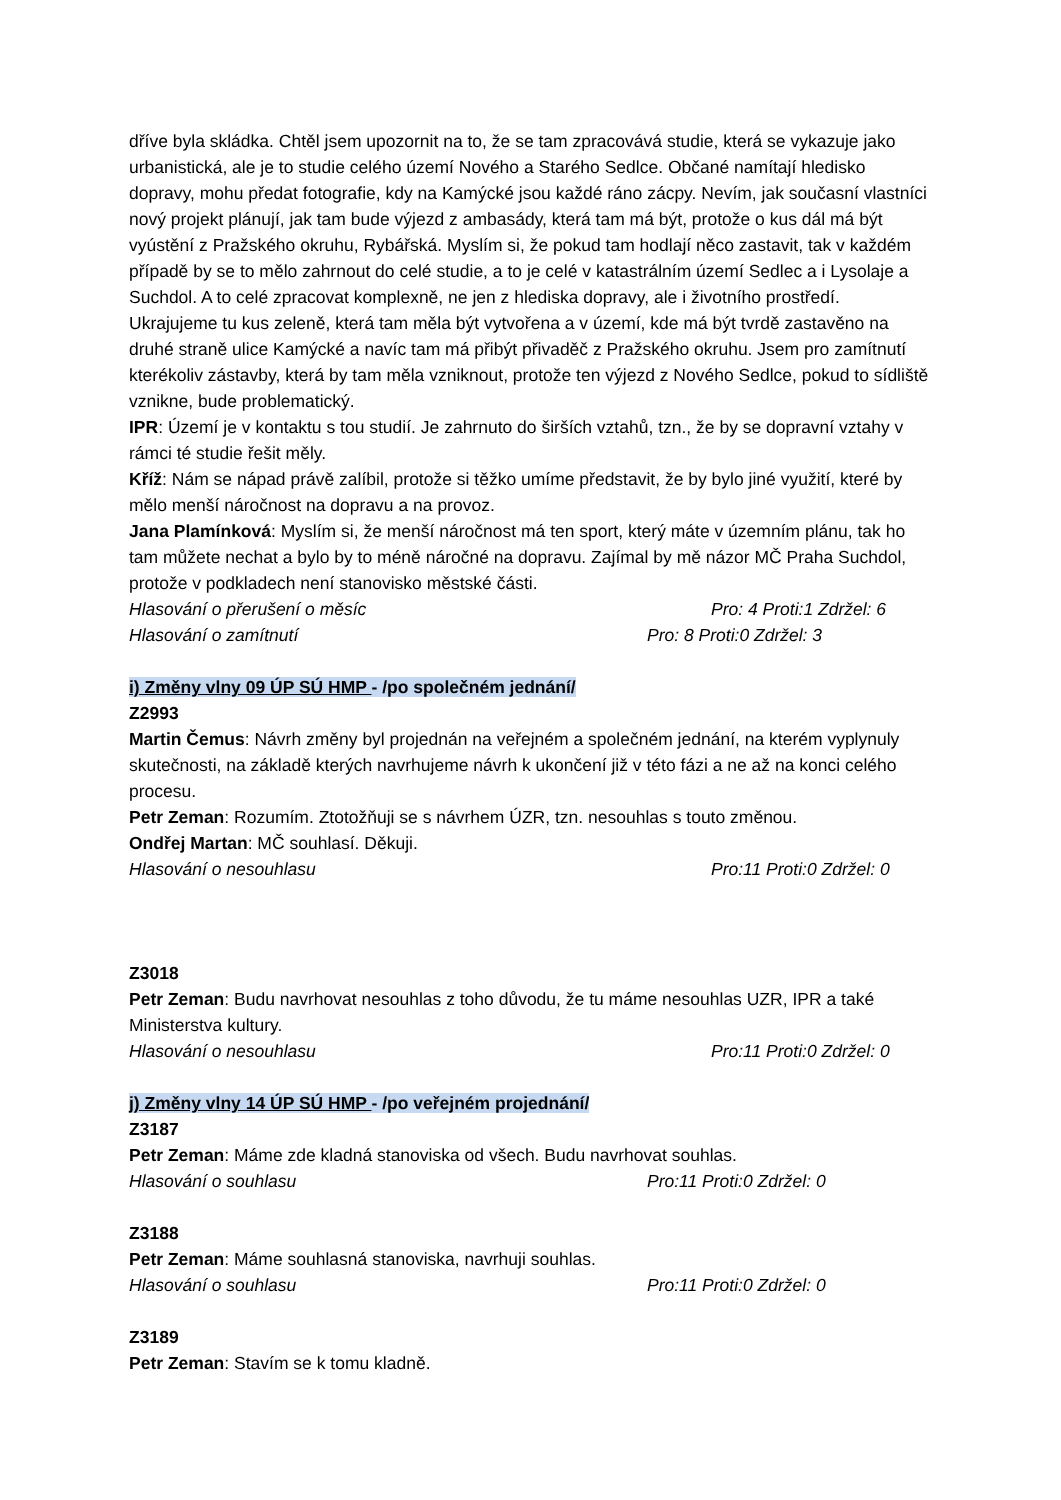dříve byla skládka. Chtěl jsem upozornit na to, že se tam zpracovává studie, která se vykazuje jako urbanistická, ale je to studie celého území Nového a Starého Sedlce. Občané namítají hledisko dopravy, mohu předat fotografie, kdy na Kamýcké jsou každé ráno zácpy. Nevím, jak současní vlastníci nový projekt plánují, jak tam bude výjezd z ambasády, která tam má být, protože o kus dál má být vyústění z Pražského okruhu, Rybářská. Myslím si, že pokud tam hodlají něco zastavit, tak v každém případě by se to mělo zahrnout do celé studie, a to je celé v katastrálním území Sedlec a i Lysolaje a Suchdol. A to celé zpracovat komplexně, ne jen z hlediska dopravy, ale i životního prostředí. Ukrajujeme tu kus zeleně, která tam měla být vytvořena a v území, kde má být tvrdě zastavěno na druhé straně ulice Kamýcké a navíc tam má přibýt přivaděč z Pražského okruhu. Jsem pro zamítnutí kterékoliv zástavby, která by tam měla vzniknout, protože ten výjezd z Nového Sedlce, pokud to sídliště vznikne, bude problematický.
IPR: Území je v kontaktu s tou studií. Je zahrnuto do širších vztahů, tzn., že by se dopravní vztahy v rámci té studie řešit měly.
Kříž: Nám se nápad právě zalíbil, protože si těžko umíme představit, že by bylo jiné využití, které by mělo menší náročnost na dopravu a na provoz.
Jana Plamínková: Myslím si, že menší náročnost má ten sport, který máte v územním plánu, tak ho tam můžete nechat a bylo by to méně náročné na dopravu. Zajímal by mě názor MČ Praha Suchdol, protože v podkladech není stanovisko městské části.
Hlasování o přerušení o měsíc Pro: 4 Proti:1 Zdržel: 6
Hlasování o zamítnutí Pro: 8 Proti:0 Zdržel: 3
i) Změny vlny 09 ÚP SÚ HMP - /po společném jednání/
Z2993
Martin Čemus: Návrh změny byl projednán na veřejném a společném jednání, na kterém vyplynuly skutečnosti, na základě kterých navrhujeme návrh k ukončení již v této fázi a ne až na konci celého procesu.
Petr Zeman: Rozumím. Ztotožňuji se s návrhem ÚZR, tzn. nesouhlas s touto změnou.
Ondřej Martan: MČ souhlasí. Děkuji.
Hlasování o nesouhlasu Pro:11 Proti:0 Zdržel: 0
Z3018
Petr Zeman: Budu navrhovat nesouhlas z toho důvodu, že tu máme nesouhlas UZR, IPR a také Ministerstva kultury.
Hlasování o nesouhlasu Pro:11 Proti:0 Zdržel: 0
j) Změny vlny 14 ÚP SÚ HMP - /po veřejném projednání/
Z3187
Petr Zeman: Máme zde kladná stanoviska od všech. Budu navrhovat souhlas.
Hlasování o souhlasu Pro:11 Proti:0 Zdržel: 0
Z3188
Petr Zeman: Máme souhlasná stanoviska, navrhuji souhlas.
Hlasování o souhlasu Pro:11 Proti:0 Zdržel: 0
Z3189
Petr Zeman: Stavím se k tomu kladně.